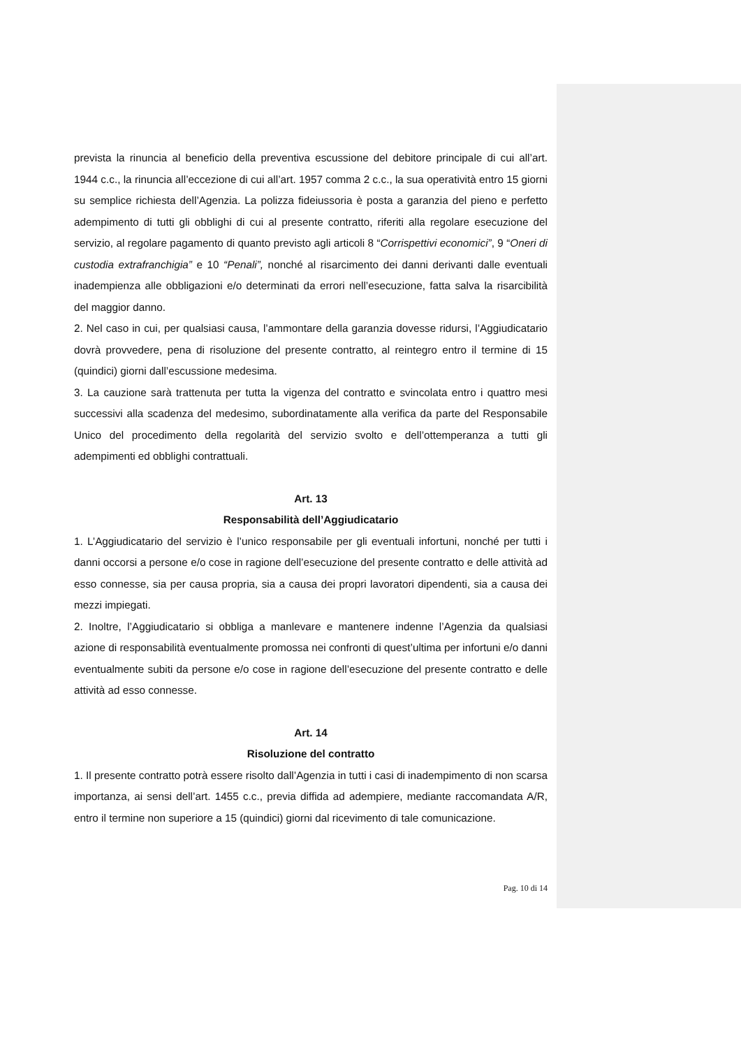prevista la rinuncia al beneficio della preventiva escussione del debitore principale di cui all’art. 1944 c.c., la rinuncia all’eccezione di cui all’art. 1957 comma 2 c.c., la sua operatività entro 15 giorni su semplice richiesta dell’Agenzia. La polizza fideiussoria è posta a garanzia del pieno e perfetto adempimento di tutti gli obblighi di cui al presente contratto, riferiti alla regolare esecuzione del servizio, al regolare pagamento di quanto previsto agli articoli 8 “Corrispettivi economici”, 9 “Oneri di custodia extrafranchigia” e 10 “Penali”, nonché al risarcimento dei danni derivanti dalle eventuali inadempienza alle obbligazioni e/o determinati da errori nell’esecuzione, fatta salva la risarcibilità del maggior danno.
2. Nel caso in cui, per qualsiasi causa, l’ammontare della garanzia dovesse ridursi, l’Aggiudicatario dovrà provvedere, pena di risoluzione del presente contratto, al reintegro entro il termine di 15 (quindici) giorni dall’escussione medesima.
3. La cauzione sarà trattenuta per tutta la vigenza del contratto e svincolata entro i quattro mesi successivi alla scadenza del medesimo, subordinatamente alla verifica da parte del Responsabile Unico del procedimento della regolarità del servizio svolto e dell’ottemperanza a tutti gli adempimenti ed obblighi contrattuali.
Art. 13
Responsabilità dell’Aggiudicatario
1. L’Aggiudicatario del servizio è l’unico responsabile per gli eventuali infortuni, nonché per tutti i danni occorsi a persone e/o cose in ragione dell’esecuzione del presente contratto e delle attività ad esso connesse, sia per causa propria, sia a causa dei propri lavoratori dipendenti, sia a causa dei mezzi impiegati.
2. Inoltre, l’Aggiudicatario si obbliga a manlevare e mantenere indenne l’Agenzia da qualsiasi azione di responsabilità eventualmente promossa nei confronti di quest’ultima per infortuni e/o danni eventualmente subiti da persone e/o cose in ragione dell’esecuzione del presente contratto e delle attività ad esso connesse.
Art. 14
Risoluzione del contratto
1. Il presente contratto potrà essere risolto dall’Agenzia in tutti i casi di inadempimento di non scarsa importanza, ai sensi dell’art. 1455 c.c., previa diffida ad adempiere, mediante raccomandata A/R, entro il termine non superiore a 15 (quindici) giorni dal ricevimento di tale comunicazione.
Pag. 10 di 14